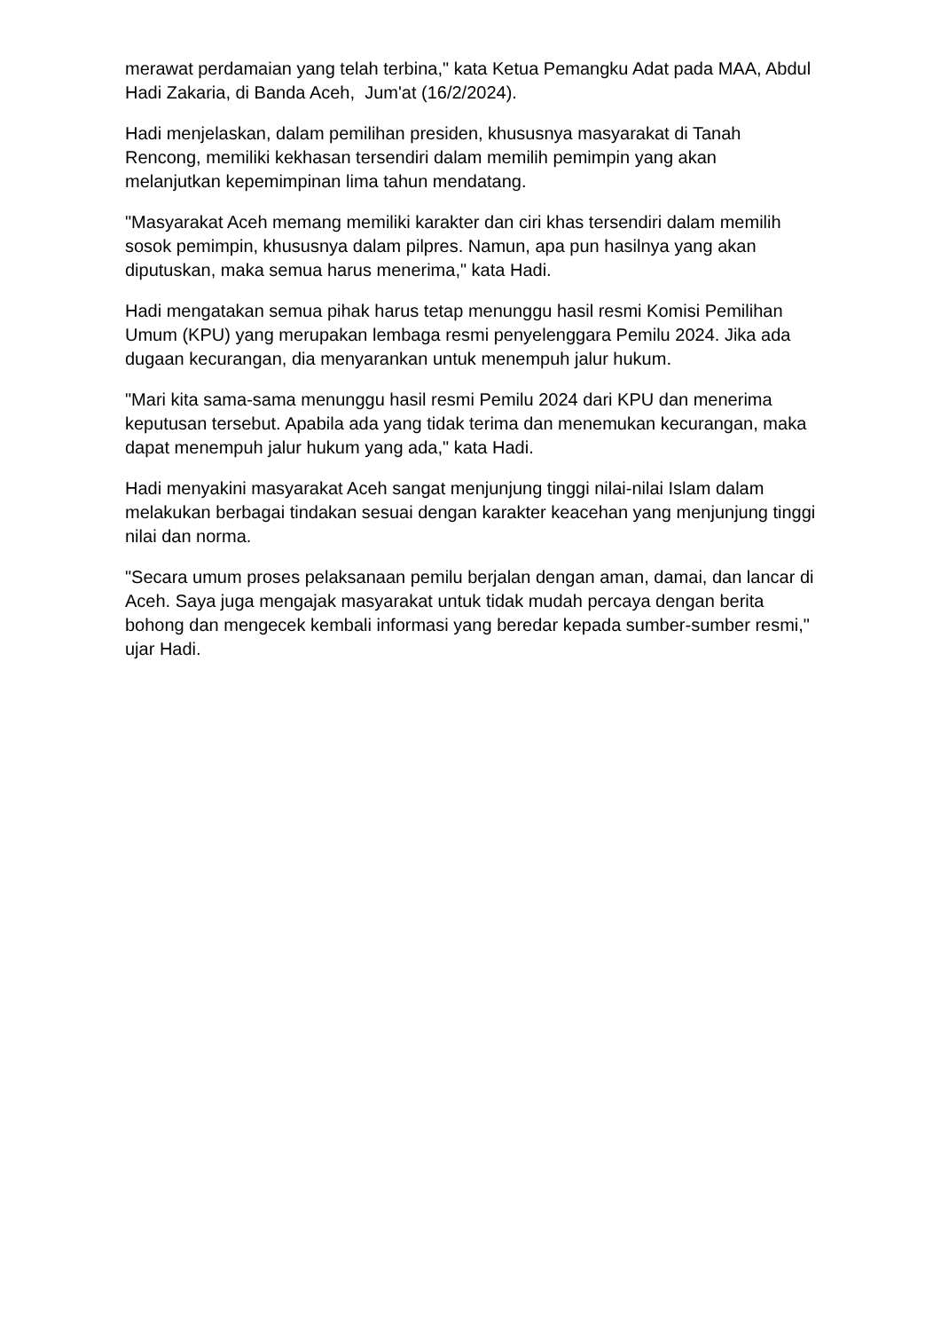merawat perdamaian yang telah terbina," kata Ketua Pemangku Adat pada MAA, Abdul Hadi Zakaria, di Banda Aceh, Jum'at (16/2/2024).
Hadi menjelaskan, dalam pemilihan presiden, khususnya masyarakat di Tanah Rencong, memiliki kekhasan tersendiri dalam memilih pemimpin yang akan melanjutkan kepemimpinan lima tahun mendatang.
"Masyarakat Aceh memang memiliki karakter dan ciri khas tersendiri dalam memilih sosok pemimpin, khususnya dalam pilpres. Namun, apa pun hasilnya yang akan diputuskan, maka semua harus menerima," kata Hadi.
Hadi mengatakan semua pihak harus tetap menunggu hasil resmi Komisi Pemilihan Umum (KPU) yang merupakan lembaga resmi penyelenggara Pemilu 2024. Jika ada dugaan kecurangan, dia menyarankan untuk menempuh jalur hukum.
"Mari kita sama-sama menunggu hasil resmi Pemilu 2024 dari KPU dan menerima keputusan tersebut. Apabila ada yang tidak terima dan menemukan kecurangan, maka dapat menempuh jalur hukum yang ada," kata Hadi.
Hadi menyakini masyarakat Aceh sangat menjunjung tinggi nilai-nilai Islam dalam melakukan berbagai tindakan sesuai dengan karakter keacehan yang menjunjung tinggi nilai dan norma.
"Secara umum proses pelaksanaan pemilu berjalan dengan aman, damai, dan lancar di Aceh. Saya juga mengajak masyarakat untuk tidak mudah percaya dengan berita bohong dan mengecek kembali informasi yang beredar kepada sumber-sumber resmi," ujar Hadi.